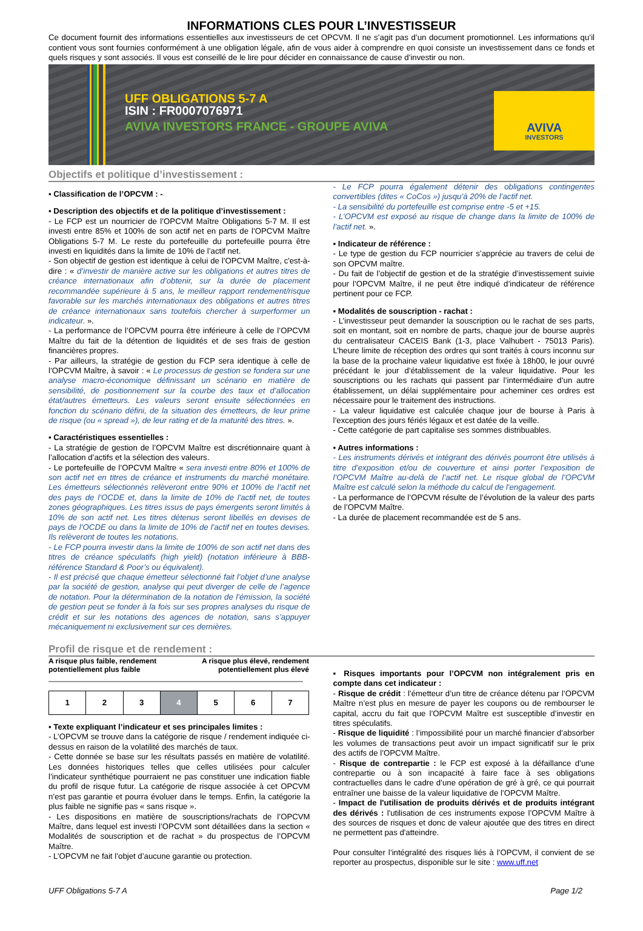INFORMATIONS CLES POUR L’INVESTISSEUR
Ce document fournit des informations essentielles aux investisseurs de cet OPCVM. Il ne s’agit pas d’un document promotionnel. Les informations qu’il contient vous sont fournies conformément à une obligation légale, afin de vous aider à comprendre en quoi consiste un investissement dans ce fonds et quels risques y sont associés. Il vous est conseillé de le lire pour décider en connaissance de cause d’investir ou non.
UFF OBLIGATIONS 5-7 A
ISIN : FR0007076971
AVIVA INVESTORS FRANCE - GROUPE AVIVA
AVIVA
INVESTORS
Objectifs et politique d’investissement :
▪ Classification de l’OPCVM : -
▪ Description des objectifs et de la politique d’investissement :
- Le FCP est un nourricier de l’OPCVM Maître Obligations 5-7 M. Il est investi entre 85% et 100% de son actif net en parts de l’OPCVM Maître Obligations 5-7 M. Le reste du portefeuille du portefeuille pourra être investi en liquidités dans la limite de 10% de l’actif net.
- Son objectif de gestion est identique à celui de l’OPCVM Maître, c'est-à-dire : « d’investir de manière active sur les obligations et autres titres de créance internationaux afin d’obtenir, sur la durée de placement recommandée supérieure à 5 ans, le meilleur rapport rendement/risque favorable sur les marchés internationaux des obligations et autres titres de créance internationaux sans toutefois chercher à surperformer un indicateur. ».
- La performance de l’OPCVM pourra être inférieure à celle de l’OPCVM Maître du fait de la détention de liquidités et de ses frais de gestion financières propres.
- Par ailleurs, la stratégie de gestion du FCP sera identique à celle de l’OPCVM Maître, à savoir : « Le processus de gestion se fondera sur une analyse macro-économique définissant un scénario en matière de sensibilité, de positionnement sur la courbe des taux et d’allocation état/autres émetteurs. Les valeurs seront ensuite sélectionnées en fonction du scénario défini, de la situation des émetteurs, de leur prime de risque (ou « spread »), de leur rating et de la maturité des titres. ».
▪ Caractéristiques essentielles :
- La stratégie de gestion de l’OPCVM Maître est discrétionnaire quant à l’allocation d’actifs et la sélection des valeurs.
- Le portefeuille de l’OPCVM Maître « sera investi entre 80% et 100% de son actif net en titres de créance et instruments du marché monétaire. Les émetteurs sélectionnés relèveront entre 90% et 100% de l’actif net des pays de l’OCDE et, dans la limite de 10% de l'actif net, de toutes zones géographiques. Les titres issus de pays émergents seront limités à 10% de son actif net. Les titres détenus seront libellés en devises de pays de l’OCDE ou dans la limite de 10% de l’actif net en toutes devises. Ils relèveront de toutes les notations.
- Le FCP pourra investir dans la limite de 100% de son actif net dans des titres de créance spéculatifs (high yield) (notation inférieure à BBB- référence Standard & Poor’s ou équivalent).
- Il est précisé que chaque émetteur sélectionné fait l’objet d’une analyse par la société de gestion, analyse qui peut diverger de celle de l’agence de notation. Pour la détermination de la notation de l’émission, la société de gestion peut se fonder à la fois sur ses propres analyses du risque de crédit et sur les notations des agences de notation, sans s’appuyer mécaniquement ni exclusivement sur ces dernières.
- Le FCP pourra également détenir des obligations contingentes convertibles (dites « CoCos ») jusqu’à 20% de l’actif net.
- La sensibilité du portefeuille est comprise entre -5 et +15.
- L’OPCVM est exposé au risque de change dans la limite de 100% de l’actif net. ».
▪ Indicateur de référence :
- Le type de gestion du FCP nourricier s’apprécie au travers de celui de son OPCVM maître.
- Du fait de l’objectif de gestion et de la stratégie d’investissement suivie pour l’OPCVM Maître, il ne peut être indiqué d’indicateur de référence pertinent pour ce FCP.
▪ Modalités de souscription - rachat :
- L’investisseur peut demander la souscription ou le rachat de ses parts, soit en montant, soit en nombre de parts, chaque jour de bourse auprès du centralisateur CACEIS Bank (1-3, place Valhubert - 75013 Paris). L’heure limite de réception des ordres qui sont traités à cours inconnu sur la base de la prochaine valeur liquidative est fixée à 18h00, le jour ouvré précédant le jour d’établissement de la valeur liquidative. Pour les souscriptions ou les rachats qui passent par l’intermédiaire d’un autre établissement, un délai supplémentaire pour acheminer ces ordres est nécessaire pour le traitement des instructions.
- La valeur liquidative est calculée chaque jour de bourse à Paris à l’exception des jours fériés légaux et est datée de la veille.
- Cette catégorie de part capitalise ses sommes distribuables.
▪ Autres informations :
- Les instruments dérivés et intégrant des dérivés pourront être utilisés à titre d’exposition et/ou de couverture et ainsi porter l’exposition de l’OPCVM Maître au-delà de l’actif net. Le risque global de l’OPCVM Maître est calculé selon la méthode du calcul de l’engagement.
- La performance de l’OPCVM résulte de l’évolution de la valeur des parts de l’OPCVM Maître.
- La durée de placement recommandée est de 5 ans.
Profil de risque et de rendement :
A risque plus faible, rendement
potentiellement plus faible A risque plus élevé, rendement
potentiellement plus élevé
| 1 | 2 | 3 | 4 | 5 | 6 | 7 |
▪ Texte expliquant l’indicateur et ses principales limites :
- L’OPCVM se trouve dans la catégorie de risque / rendement indiquée ci-dessus en raison de la volatilité des marchés de taux.
- Cette donnée se base sur les résultats passés en matière de volatilité. Les données historiques telles que celles utilisées pour calculer l’indicateur synthétique pourraient ne pas constituer une indication fiable du profil de risque futur. La catégorie de risque associée à cet OPCVM n’est pas garantie et pourra évoluer dans le temps. Enfin, la catégorie la plus faible ne signifie pas « sans risque ».
- Les dispositions en matière de souscriptions/rachats de l’OPCVM Maître, dans lequel est investi l’OPCVM sont détaillées dans la section « Modalités de souscription et de rachat » du prospectus de l’OPCVM Maître.
- L’OPCVM ne fait l’objet d’aucune garantie ou protection.
▪ Risques importants pour l’OPCVM non intégralement pris en compte dans cet indicateur :
- Risque de crédit : l’émetteur d’un titre de créance détenu par l’OPCVM Maître n’est plus en mesure de payer les coupons ou de rembourser le capital, accru du fait que l’OPCVM Maître est susceptible d’investir en titres spéculatifs.
- Risque de liquidité : l’impossibilité pour un marché financier d’absorber les volumes de transactions peut avoir un impact significatif sur le prix des actifs de l’OPCVM Maître.
- Risque de contrepartie : le FCP est exposé à la défaillance d’une contrepartie ou à son incapacité à faire face à ses obligations contractuelles dans le cadre d’une opération de gré à gré, ce qui pourrait entraîner une baisse de la valeur liquidative de l’OPCVM Maître.
- Impact de l'utilisation de produits dérivés et de produits intégrant des dérivés : l'utilisation de ces instruments expose l’OPCVM Maître à des sources de risques et donc de valeur ajoutée que des titres en direct ne permettent pas d'atteindre.
Pour consulter l’intégralité des risques liés à l’OPCVM, il convient de se reporter au prospectus, disponible sur le site : www.uff.net
UFF Obligations 5-7 A Page 1/2